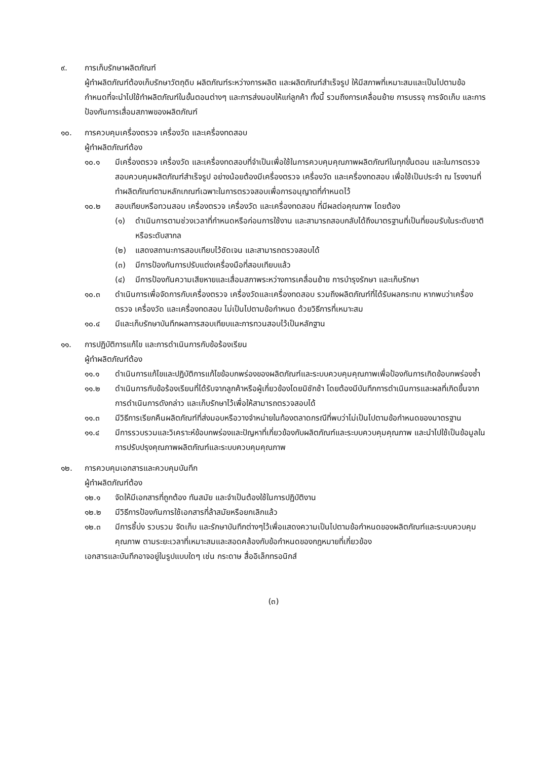๙. การเก็บรักษาผลิตภัณฑ์
ผู้ทำผลิตภัณฑ์ต้องเก็บรักษาวัตถุดิบ ผลิตภัณฑ์ระหว่างการผลิต และผลิตภัณฑ์สำเร็จรูป ให้มีสภาพที่เหมาะสมและเป็นไปตามข้อกำหนดที่จะนำไปใช้ทำผลิตภัณฑ์ในขั้นตอนต่างๆ และการส่งมอบให้แก่ลูกค้า ทั้งนี้ รวมถึงการเคลื่อนย้าย การบรรจุ การจัดเก็บ และการป้องกันการเสื่อมสภาพของผลิตภัณฑ์
๑๐. การควบคุมเครื่องตรวจ เครื่องวัด และเครื่องทดสอบ
ผู้ทำผลิตภัณฑ์ต้อง
๑๐.๑ มีเครื่องตรวจ เครื่องวัด และเครื่องทดสอบที่จำเป็นเพื่อใช้ในการควบคุมคุณภาพผลิตภัณฑ์ในทุกขั้นตอน และในการตรวจสอบควบคุมผลิตภัณฑ์สำเร็จรูป อย่างน้อยต้องมีเครื่องตรวจ เครื่องวัด และเครื่องทดสอบ เพื่อใช้เป็นประจำ ณ โรงงานที่ทำผลิตภัณฑ์ตามหลักเกณฑ์เฉพาะในการตรวจสอบเพื่อการอนุญาตที่กำหนดไว้
๑๐.๒ สอบเทียบหรือทวนสอบ เครื่องตรวจ เครื่องวัด และเครื่องทดสอบ ที่มีผลต่อคุณภาพ โดยต้อง
(๑) ดำเนินการตามช่วงเวลาที่กำหนดหรือก่อนการใช้งาน และสามารถสอบกลับได้ถึงมาตรฐานที่เป็นที่ยอมรับในระดับชาติหรือระดับสากล
(๒) แสดงสถานะการสอบเทียบไว้ชัดเจน และสามารถตรวจสอบได้
(๓) มีการป้องกันการปรับแต่งเครื่องมือที่สอบเทียบแล้ว
(๔) มีการป้องกันความเสียหายและเสื่อมสภาพระหว่างการเคลื่อนย้าย การบำรุงรักษา และเก็บรักษา
๑๐.๓ ดำเนินการเพื่อจัดการกับเครื่องตรวจ เครื่องวัดและเครื่องทดสอบ รวมถึงผลิตภัณฑ์ที่ได้รับผลกระทบ หากพบว่าเครื่องตรวจ เครื่องวัด และเครื่องทดสอบ ไม่เป็นไปตามข้อกำหนด ด้วยวิธีการที่เหมาะสม
๑๐.๔ มีและเก็บรักษาบันทึกผลการสอบเทียบและการทวนสอบไว้เป็นหลักฐาน
๑๑. การปฏิบัติการแก้ไข และการดำเนินการกับข้อร้องเรียน
ผู้ทำผลิตภัณฑ์ต้อง
๑๑.๑ ดำเนินการแก้ไขและปฏิบัติการแก้ไขข้อบกพร่องของผลิตภัณฑ์และระบบควบคุมคุณภาพเพื่อป้องกันการเกิดข้อบกพร่องซ้ำ
๑๑.๒ ดำเนินการกับข้อร้องเรียนที่ได้รับจากลูกค้าหรือผู้เกี่ยวข้องโดยมิชักช้า โดยต้องมีบันทึกการดำเนินการและผลที่เกิดขึ้นจากการดำเนินการดังกล่าว และเก็บรักษาไว้เพื่อให้สามารถตรวจสอบได้
๑๑.๓ มีวิธีการเรียกคืนผลิตภัณฑ์ที่ส่งมอบหรือวางจำหน่ายในท้องตลาดกรณีที่พบว่าไม่เป็นไปตามข้อกำหนดของมาตรฐาน
๑๑.๔ มีการรวบรวมและวิเคราะห์ข้อบกพร่องและปัญหาที่เกี่ยวข้องกับผลิตภัณฑ์และระบบควบคุมคุณภาพ และนำไปใช้เป็นข้อมูลในการปรับปรุงคุณภาพผลิตภัณฑ์และระบบควบคุมคุณภาพ
๑๒. การควบคุมเอกสารและควบคุมบันทึก
ผู้ทำผลิตภัณฑ์ต้อง
๑๒.๑ จัดให้มีเอกสารที่ถูกต้อง ทันสมัย และจำเป็นต้องใช้ในการปฏิบัติงาน
๑๒.๒ มีวิธีการป้องกันการใช้เอกสารที่ล้าสมัยหรือยกเลิกแล้ว
๑๒.๓ มีการชี้บ่ง รวบรวม จัดเก็บ และรักษาบันทึกต่างๆไว้เพื่อแสดงความเป็นไปตามข้อกำหนดของผลิตภัณฑ์และระบบควบคุมคุณภาพ ตามระยะเวลาที่เหมาะสมและสอดคล้องกับข้อกำหนดของกฎหมายที่เกี่ยวข้อง
เอกสารและบันทึกอาจอยู่ในรูปแบบใดๆ เช่น กระดาษ สื่ออิเล็กทรอนิกส์
(๓)